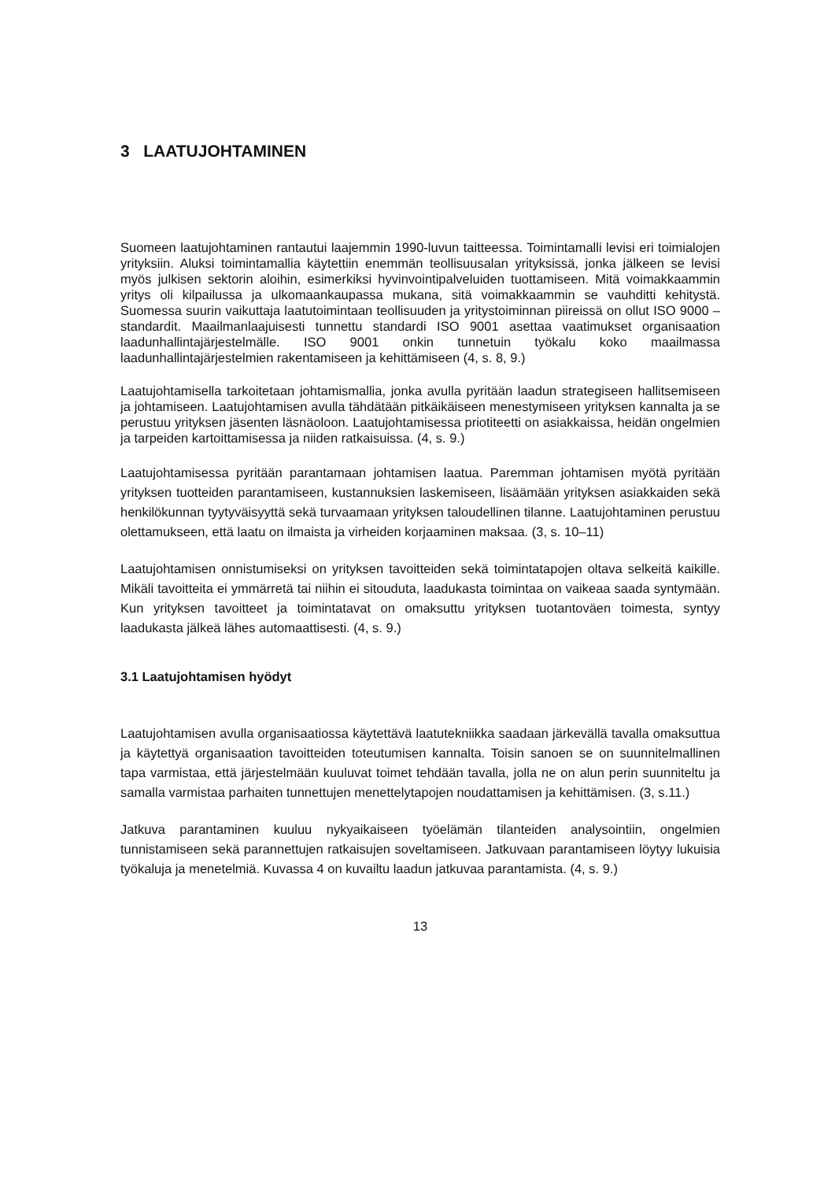3 LAATUJOHTAMINEN
Suomeen laatujohtaminen rantautui laajemmin 1990-luvun taitteessa. Toimintamalli levisi eri toimialojen yrityksiin. Aluksi toimintamallia käytettiin enemmän teollisuusalan yrityksissä, jonka jälkeen se levisi myös julkisen sektorin aloihin, esimerkiksi hyvinvointipalveluiden tuottamiseen. Mitä voimakkaammin yritys oli kilpailussa ja ulkomaankaupassa mukana, sitä voimakkaammin se vauhditti kehitystä. Suomessa suurin vaikuttaja laatutoimintaan teollisuuden ja yritystoiminnan piireissä on ollut ISO 9000 –standardit. Maailmanlaajuisesti tunnettu standardi ISO 9001 asettaa vaatimukset organisaation laadunhallintajärjestelmälle. ISO 9001 onkin tunnetuin työkalu koko maailmassa laadunhallintajärjestelmien rakentamiseen ja kehittämiseen (4, s. 8, 9.)
Laatujohtamisella tarkoitetaan johtamismallia, jonka avulla pyritään laadun strategiseen hallitsemiseen ja johtamiseen. Laatujohtamisen avulla tähdätään pitkäikäiseen menestymiseen yrityksen kannalta ja se perustuu yrityksen jäsenten läsnäoloon. Laatujohtamisessa priotiteetti on asiakkaissa, heidän ongelmien ja tarpeiden kartoittamisessa ja niiden ratkaisuissa. (4, s. 9.)
Laatujohtamisessa pyritään parantamaan johtamisen laatua. Paremman johtamisen myötä pyritään yrityksen tuotteiden parantamiseen, kustannuksien laskemiseen, lisäämään yrityksen asiakkaiden sekä henkilökunnan tyytyväisyyttä sekä turvaamaan yrityksen taloudellinen tilanne. Laatujohtaminen perustuu olettamukseen, että laatu on ilmaista ja virheiden korjaaminen maksaa. (3, s. 10–11)
Laatujohtamisen onnistumiseksi on yrityksen tavoitteiden sekä toimintatapojen oltava selkeitä kaikille. Mikäli tavoitteita ei ymmärretä tai niihin ei sitouduta, laadukasta toimintaa on vaikeaa saada syntymään. Kun yrityksen tavoitteet ja toimintatavat on omaksuttu yrityksen tuotantoväen toimesta, syntyy laadukasta jälkeä lähes automaattisesti. (4, s. 9.)
3.1 Laatujohtamisen hyödyt
Laatujohtamisen avulla organisaatiossa käytettävä laatutekniikka saadaan järkevällä tavalla omaksuttua ja käytettyä organisaation tavoitteiden toteutumisen kannalta. Toisin sanoen se on suunnitelmallinen tapa varmistaa, että järjestelmään kuuluvat toimet tehdään tavalla, jolla ne on alun perin suunniteltu ja samalla varmistaa parhaiten tunnettujen menettelytapojen noudattamisen ja kehittämisen. (3, s.11.)
Jatkuva parantaminen kuuluu nykyaikaiseen työelämän tilanteiden analysointiin, ongelmien tunnistamiseen sekä parannettujen ratkaisujen soveltamiseen. Jatkuvaan parantamiseen löytyy lukuisia työkaluja ja menetelmiä. Kuvassa 4 on kuvailtu laadun jatkuvaa parantamista. (4, s. 9.)
13